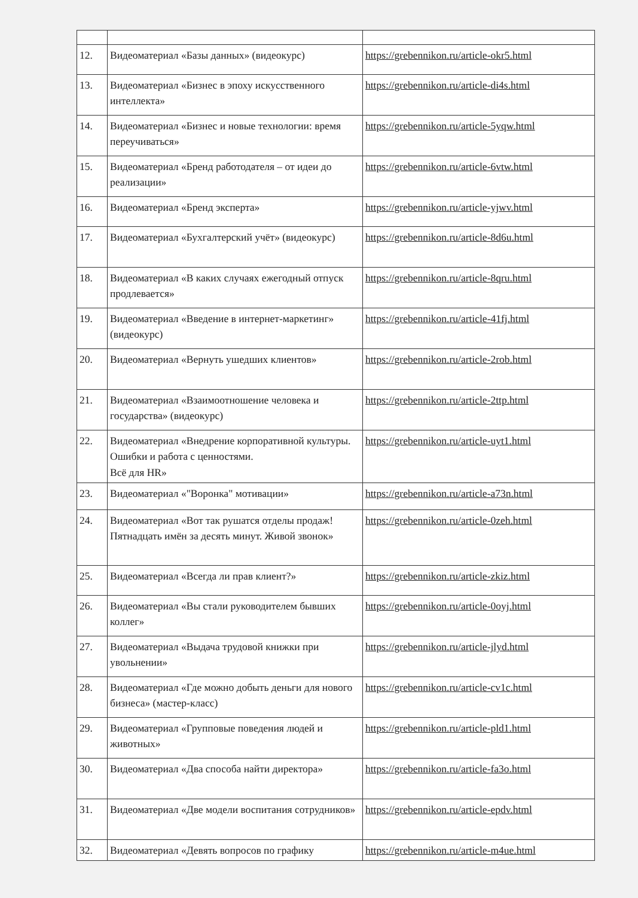| 12. | Видеоматериал «Базы данных» (видеокурс) | https://grebennikon.ru/article-okr5.html |
| 13. | Видеоматериал «Бизнес в эпоху искусственного интеллекта» | https://grebennikon.ru/article-di4s.html |
| 14. | Видеоматериал «Бизнес и новые технологии: время переучиваться» | https://grebennikon.ru/article-5yqw.html |
| 15. | Видеоматериал «Бренд работодателя – от идеи до реализации» | https://grebennikon.ru/article-6vtw.html |
| 16. | Видеоматериал «Бренд эксперта» | https://grebennikon.ru/article-yjwv.html |
| 17. | Видеоматериал «Бухгалтерский учёт» (видеокурс) | https://grebennikon.ru/article-8d6u.html |
| 18. | Видеоматериал «В каких случаях ежегодный отпуск продлевается» | https://grebennikon.ru/article-8qru.html |
| 19. | Видеоматериал «Введение в интернет-маркетинг» (видеокурс) | https://grebennikon.ru/article-41fj.html |
| 20. | Видеоматериал «Вернуть ушедших клиентов» | https://grebennikon.ru/article-2rob.html |
| 21. | Видеоматериал «Взаимоотношение человека и государства» (видеокурс) | https://grebennikon.ru/article-2ttp.html |
| 22. | Видеоматериал «Внедрение корпоративной культуры. Ошибки и работа с ценностями. Всё для HR» | https://grebennikon.ru/article-uyt1.html |
| 23. | Видеоматериал «"Воронка" мотивации» | https://grebennikon.ru/article-a73n.html |
| 24. | Видеоматериал «Вот так рушатся отделы продаж! Пятнадцать имён за десять минут. Живой звонок» | https://grebennikon.ru/article-0zeh.html |
| 25. | Видеоматериал «Всегда ли прав клиент?» | https://grebennikon.ru/article-zkiz.html |
| 26. | Видеоматериал «Вы стали руководителем бывших коллег» | https://grebennikon.ru/article-0oyj.html |
| 27. | Видеоматериал «Выдача трудовой книжки при увольнении» | https://grebennikon.ru/article-jlyd.html |
| 28. | Видеоматериал «Где можно добыть деньги для нового бизнеса» (мастер-класс) | https://grebennikon.ru/article-cv1c.html |
| 29. | Видеоматериал «Групповые поведения людей и животных» | https://grebennikon.ru/article-pld1.html |
| 30. | Видеоматериал «Два способа найти директора» | https://grebennikon.ru/article-fa3o.html |
| 31. | Видеоматериал «Две модели воспитания сотрудников» | https://grebennikon.ru/article-epdv.html |
| 32. | Видеоматериал «Девять вопросов по графику | https://grebennikon.ru/article-m4ue.html |